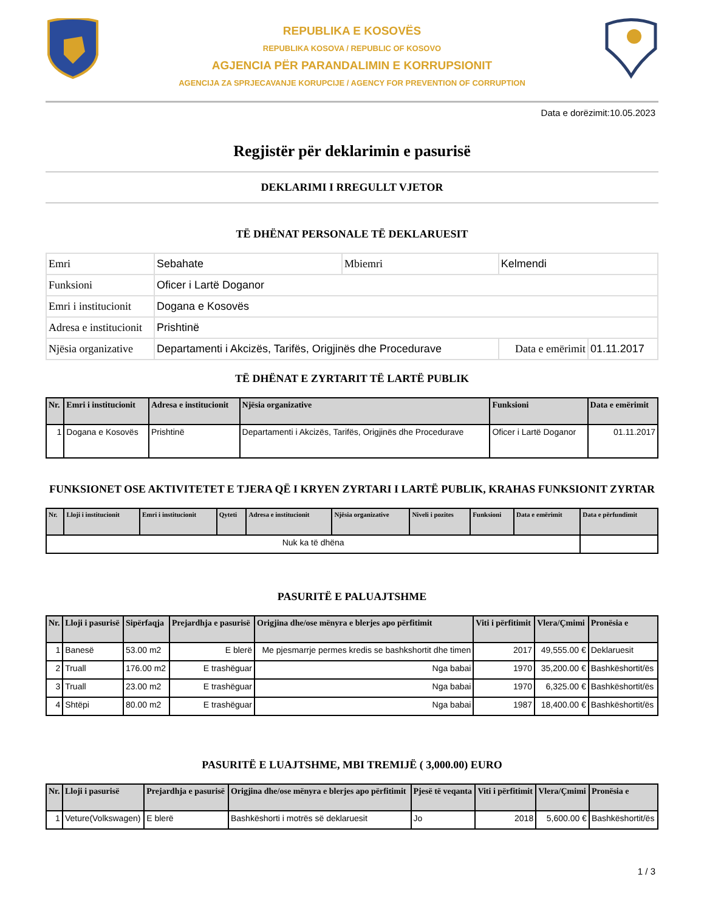REPUBLIKA E KOSOVËS
REPUBLIKA KOSOVA / REPUBLIC OF KOSOVO
AGJENCIA PËR PARANDALIMIN E KORRUPSIONIT
AGENCIJA ZA SPRJECAVANJE KORUPCIJE / AGENCY FOR PREVENTION OF CORRUPTION
Data e dorëzimit:10.05.2023
Regjistër për deklarimin e pasurisë
DEKLARIMI I RREGULLT VJETOR
TË DHËNAT PERSONALE TË DEKLARUESIT
| Emri | Sebahate | Mbiemri | Kelmendi | |
| Funksioni | Oficer i Lartë Doganor | | | |
| Emri i institucionit | Dogana e Kosovës | | | |
| Adresa e institucionit | Prishtinë | | | |
| Njësia organizative | Departamenti i Akcizës, Tarifës, Origjinës dhe Procedurave | | Data e emërimit | 01.11.2017 |
TË DHËNAT E ZYRTARIT TË LARTË PUBLIK
| Nr. | Emri i institucionit | Adresa e institucionit | Njësia organizative | Funksioni | Data e emërimit |
| --- | --- | --- | --- | --- | --- |
| 1 | Dogana e Kosovës | Prishtinë | Departamenti i Akcizës, Tarifës, Origjinës dhe Procedurave | Oficer i Lartë Doganor | 01.11.2017 |
FUNKSIONET OSE AKTIVITETET E TJERA QË I KRYEN ZYRTARI I LARTË PUBLIK, KRAHAS FUNKSIONIT ZYRTAR
| Nr. | Lloji i institucionit | Emri i institucionit | Qyteti | Adresa e institucionit | Njësia organizative | Niveli i pozites | Funksioni | Data e emërimit | Data e përfundimit |
| --- | --- | --- | --- | --- | --- | --- | --- | --- | --- |
| Nuk ka të dhëna | | | | | | | | | |
PASURITË E PALUAJTSHME
| Nr. | Lloji i pasurisë | Sipërfaqja | Prejardhja e pasurisë | Origjina dhe/ose mënyra e blerjes apo përfitimit | Viti i përfitimit | Vlera/Çmimi | Pronësia e |
| --- | --- | --- | --- | --- | --- | --- | --- |
| 1 | Banesë | 53.00 m2 | E blerë | Me pjesmarrje permes kredis se bashkshortit dhe timen | 2017 | 49,555.00 € | Deklaruesit |
| 2 | Truall | 176.00 m2 | E trashëguar | Nga babai | 1970 | 35,200.00 € | Bashkëshortit/ës |
| 3 | Truall | 23.00 m2 | E trashëguar | Nga babai | 1970 | 6,325.00 € | Bashkëshortit/ës |
| 4 | Shtëpi | 80.00 m2 | E trashëguar | Nga babai | 1987 | 18,400.00 € | Bashkëshortit/ës |
PASURITË E LUAJTSHME, MBI TREMIJË ( 3,000.00) EURO
| Nr. | Lloji i pasurisë | Prejardhja e pasurisë | Origjina dhe/ose mënyra e blerjes apo përfitimit | Pjesë të veqanta | Viti i përfitimit | Vlera/Çmimi | Pronësia e |
| --- | --- | --- | --- | --- | --- | --- | --- |
| 1 | Veture(Volkswagen) | E blerë | Bashkëshorti i motrës së deklaruesit | Jo | 2018 | 5,600.00 € | Bashkëshortit/ës |
1 / 3